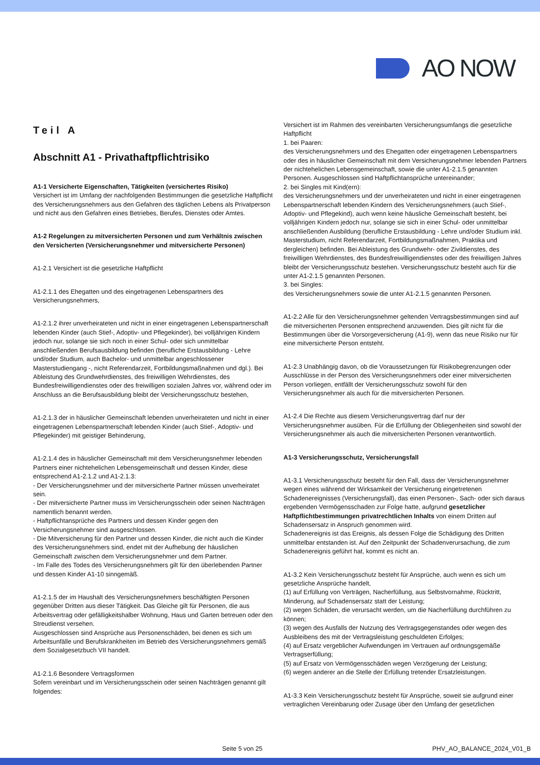AO NOW
Teil A
Abschnitt A1 - Privathaftpflichtrisiko
A1-1 Versicherte Eigenschaften, Tätigkeiten (versichertes Risiko)
Versichert ist im Umfang der nachfolgenden Bestimmungen die gesetzliche Haftpflicht des Versicherungsnehmers aus den Gefahren des täglichen Lebens als Privatperson und nicht aus den Gefahren eines Betriebes, Berufes, Dienstes oder Amtes.
A1-2 Regelungen zu mitversicherten Personen und zum Verhältnis zwischen den Versicherten (Versicherungsnehmer und mitversicherte Personen)
A1-2.1 Versichert ist die gesetzliche Haftpflicht
A1-2.1.1 des Ehegatten und des eingetragenen Lebenspartners des Versicherungsnehmers,
A1-2.1.2 ihrer unverheirateten und nicht in einer eingetragenen Lebenspartnerschaft lebenden Kinder (auch Stief-, Adoptiv- und Pflegekinder), bei volljährigen Kindern jedoch nur, solange sie sich noch in einer Schul- oder sich unmittelbar anschließenden Berufsausbildung befinden (berufliche Erstausbildung - Lehre und/oder Studium, auch Bachelor- und unmittelbar angeschlossener Masterstudiengang -, nicht Referendarzeit, Fortbildungsmaßnahmen und dgl.). Bei Ableistung des Grundwehrdienstes, des freiwilligen Wehrdienstes, des Bundesfreiwilligendienstes oder des freiwilligen sozialen Jahres vor, während oder im Anschluss an die Berufsausbildung bleibt der Versicherungsschutz bestehen,
A1-2.1.3 der in häuslicher Gemeinschaft lebenden unverheirateten und nicht in einer eingetragenen Lebenspartnerschaft lebenden Kinder (auch Stief-, Adoptiv- und Pflegekinder) mit geistiger Behinderung,
A1-2.1.4 des in häuslicher Gemeinschaft mit dem Versicherungsnehmer lebenden Partners einer nichtehelichen Lebensgemeinschaft und dessen Kinder, diese entsprechend A1-2.1.2 und A1-2.1.3:
- Der Versicherungsnehmer und der mitversicherte Partner müssen unverheiratet sein.
- Der mitversicherte Partner muss im Versicherungsschein oder seinen Nachträgen namentlich benannt werden.
- Haftpflichtansprüche des Partners und dessen Kinder gegen den Versicherungsnehmer sind ausgeschlossen.
- Die Mitversicherung für den Partner und dessen Kinder, die nicht auch die Kinder des Versicherungsnehmers sind, endet mit der Aufhebung der häuslichen Gemeinschaft zwischen dem Versicherungsnehmer und dem Partner.
- Im Falle des Todes des Versicherungsnehmers gilt für den überlebenden Partner und dessen Kinder A1-10 sinngemäß.
A1-2.1.5 der im Haushalt des Versicherungsnehmers beschäftigten Personen gegenüber Dritten aus dieser Tätigkeit. Das Gleiche gilt für Personen, die aus Arbeitsvertrag oder gefälligkeitshalber Wohnung, Haus und Garten betreuen oder den Streudienst versehen.
Ausgeschlossen sind Ansprüche aus Personenschäden, bei denen es sich um Arbeitsunfälle und Berufskrankheiten im Betrieb des Versicherungsnehmers gemäß dem Sozialgesetzbuch VII handelt.
A1-2.1.6 Besondere Vertragsformen
Sofern vereinbart und im Versicherungsschein oder seinen Nachträgen genannt gilt folgendes:
Versichert ist im Rahmen des vereinbarten Versicherungsumfangs die gesetzliche Haftpflicht
1. bei Paaren:
des Versicherungsnehmers und des Ehegatten oder eingetragenen Lebenspartners oder des in häuslicher Gemeinschaft mit dem Versicherungsnehmer lebenden Partners der nichtehelichen Lebensgemeinschaft, sowie die unter A1-2.1.5 genannten Personen. Ausgeschlossen sind Haftpflichtansprüche untereinander;
2. bei Singles mit Kind(ern):
des Versicherungsnehmers und der unverheirateten und nicht in einer eingetragenen Lebenspartnerschaft lebenden Kindern des Versicherungsnehmers (auch Stief-, Adoptiv- und Pflegekind), auch wenn keine häusliche Gemeinschaft besteht, bei volljährigen Kindern jedoch nur, solange sie sich in einer Schul- oder unmittelbar anschließenden Ausbildung (berufliche Erstausbildung - Lehre und/oder Studium inkl. Masterstudium, nicht Referendarzeit, Fortbildungsmaßnahmen, Praktika und dergleichen) befinden. Bei Ableistung des Grundwehr- oder Zivildienstes, des freiwilligen Wehrdienstes, des Bundesfreiwilligendienstes oder des freiwilligen Jahres bleibt der Versicherungsschutz bestehen. Versicherungsschutz besteht auch für die unter A1-2.1.5 genannten Personen.
3. bei Singles:
des Versicherungsnehmers sowie die unter A1-2.1.5 genannten Personen.
A1-2.2 Alle für den Versicherungsnehmer geltenden Vertragsbestimmungen sind auf die mitversicherten Personen entsprechend anzuwenden. Dies gilt nicht für die Bestimmungen über die Vorsorgeversicherung (A1-9), wenn das neue Risiko nur für eine mitversicherte Person entsteht.
A1-2.3 Unabhängig davon, ob die Voraussetzungen für Risikobegrenzungen oder Ausschlüsse in der Person des Versicherungsnehmers oder einer mitversicherten Person vorliegen, entfällt der Versicherungsschutz sowohl für den Versicherungsnehmer als auch für die mitversicherten Personen.
A1-2.4 Die Rechte aus diesem Versicherungsvertrag darf nur der Versicherungsnehmer ausüben. Für die Erfüllung der Obliegenheiten sind sowohl der Versicherungsnehmer als auch die mitversicherten Personen verantwortlich.
A1-3 Versicherungsschutz, Versicherungsfall
A1-3.1 Versicherungsschutz besteht für den Fall, dass der Versicherungsnehmer wegen eines während der Wirksamkeit der Versicherung eingetretenen Schadenereignisses (Versicherungsfall), das einen Personen-, Sach- oder sich daraus ergebenden Vermögensschaden zur Folge hatte, aufgrund gesetzlicher Haftpflichtbestimmungen privatrechtlichen Inhalts von einem Dritten auf Schadensersatz in Anspruch genommen wird.
Schadenereignis ist das Ereignis, als dessen Folge die Schädigung des Dritten unmittelbar entstanden ist. Auf den Zeitpunkt der Schadenverursachung, die zum Schadenereignis geführt hat, kommt es nicht an.
A1-3.2 Kein Versicherungsschutz besteht für Ansprüche, auch wenn es sich um gesetzliche Ansprüche handelt,
(1) auf Erfüllung von Verträgen, Nacherfüllung, aus Selbstvornahme, Rücktritt, Minderung, auf Schadensersatz statt der Leistung;
(2) wegen Schäden, die verursacht werden, um die Nacherfüllung durchführen zu können;
(3) wegen des Ausfalls der Nutzung des Vertragsgegenstandes oder wegen des Ausbleibens des mit der Vertragsleistung geschuldeten Erfolges;
(4) auf Ersatz vergeblicher Aufwendungen im Vertrauen auf ordnungsgemäße Vertragserfüllung;
(5) auf Ersatz von Vermögensschäden wegen Verzögerung der Leistung;
(6) wegen anderer an die Stelle der Erfüllung tretender Ersatzleistungen.
A1-3.3 Kein Versicherungsschutz besteht für Ansprüche, soweit sie aufgrund einer vertraglichen Vereinbarung oder Zusage über den Umfang der gesetzlichen
Seite 5 von 25 PHV_AO_BALANCE_2024_V01_B